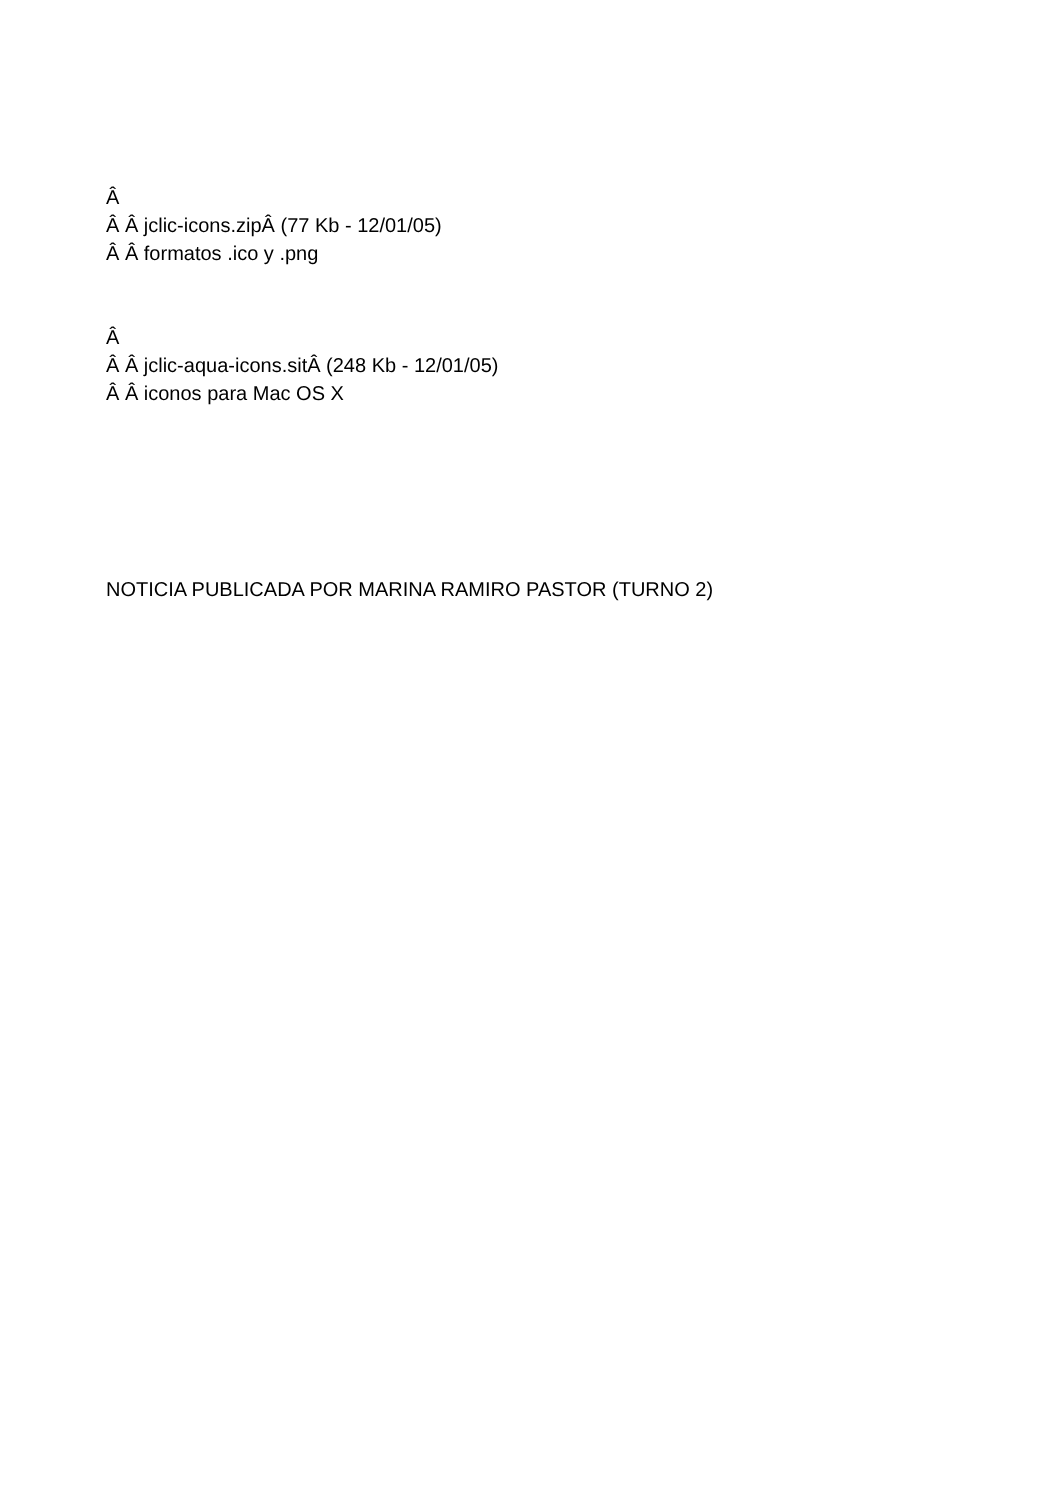Â
Â Â jclic-icons.zipÂ (77 Kb - 12/01/05)
Â Â formatos .ico y .png
Â
Â Â jclic-aqua-icons.sitÂ (248 Kb - 12/01/05)
Â Â iconos para Mac OS X
NOTICIA PUBLICADA POR MARINA RAMIRO PASTOR (TURNO 2)